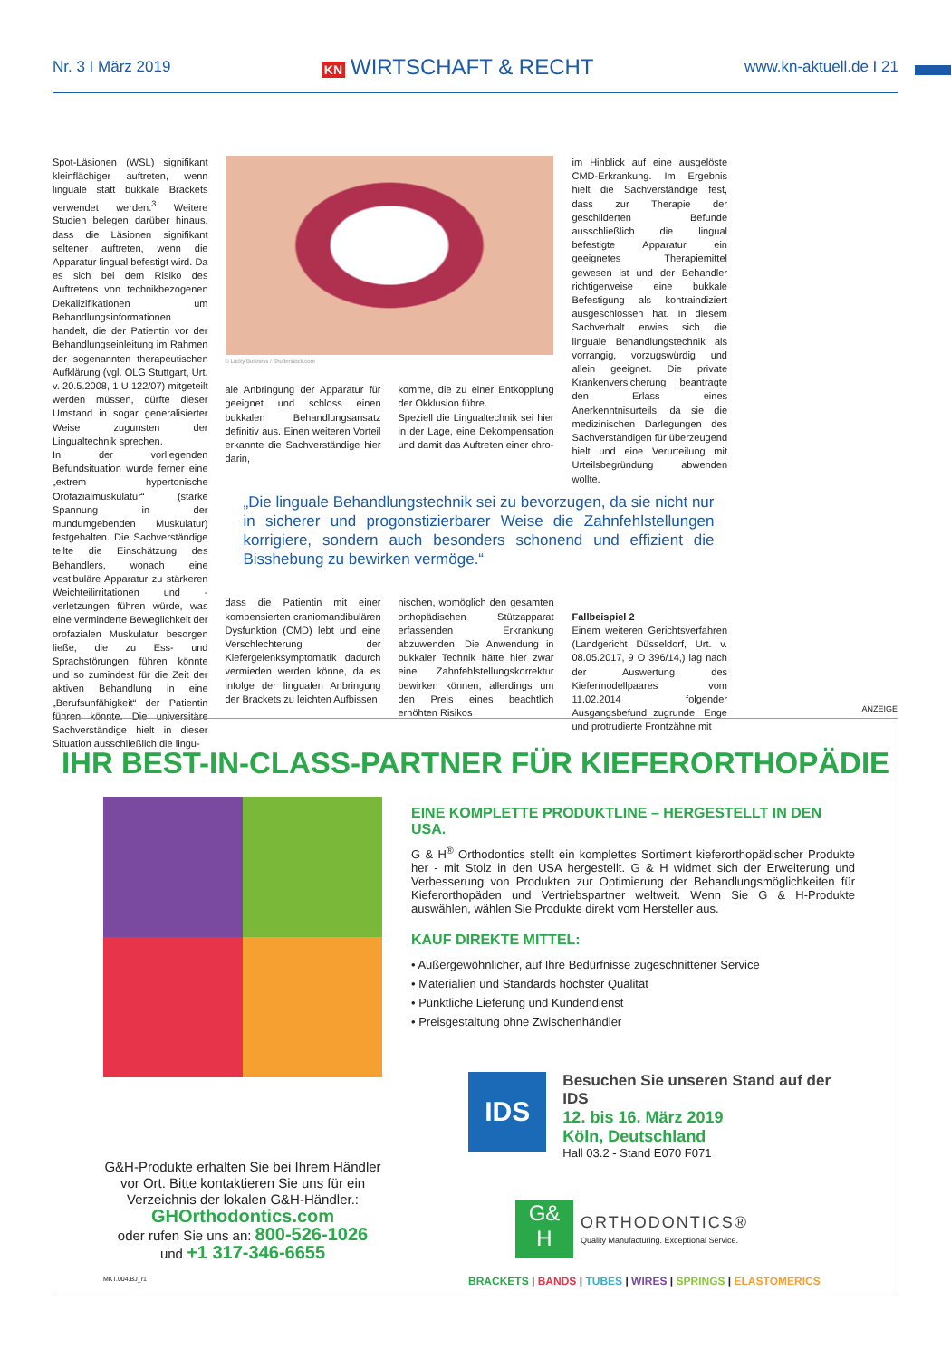Nr. 3 I März 2019 KN WIRTSCHAFT & RECHT www.kn-aktuell.de I 21
Spot-Läsionen (WSL) signifikant kleinflächiger auftreten, wenn linguale statt bukkale Brackets verwendet werden.<sup>3</sup> Weitere Studien belegen darüber hinaus, dass die Läsionen signifikant seltener auftreten, wenn die Apparatur lingual befestigt wird. Da es sich bei dem Risiko des Auftretens von technikbezogenen Dekalizifikationen um Behandlungsinformationen handelt, die der Patientin vor der Behandlungseinleitung im Rahmen der sogenannten therapeutischen Aufklärung (vgl. OLG Stuttgart, Urt. v. 20.5.2008, 1 U 122/07) mitgeteilt werden müssen, dürfte dieser Umstand in sogar generalisierter Weise zugunsten der Lingualtechnik sprechen.
In der vorliegenden Befundsituation wurde ferner eine „extrem hypertonische Orofazialmuskulatur“ (starke Spannung in der mundumgebenden Muskulatur) festgehalten. Die Sachverständige teilte die Einschätzung des Behandlers, wonach eine vestibuläre Apparatur zu stärkeren Weichteilirritationen und -verletzungen führen würde, was eine verminderte Beweglichkeit der orofazialen Muskulatur besorgen ließe, die zu Ess- und Sprachstörungen führen könnte und so zumindest für die Zeit der aktiven Behandlung in eine „Berufsunfähigkeit“ der Patientin führen könnte. Die universitäre Sachverständige hielt in dieser Situation ausschließlich die lingu-
© Lucky Business / Shutterstock.com
ale Anbringung der Apparatur für geeignet und schloss einen bukkalen Behandlungsansatz definitiv aus. Einen weiteren Vorteil erkannte die Sachverständige hier darin,
komme, die zu einer Entkopplung der Okklusion führe.
Speziell die Lingualtechnik sei hier in der Lage, eine Dekompensation und damit das Auftreten einer chro-
„Die linguale Behandlungstechnik sei zu bevorzugen, da sie nicht nur in sicherer und progonstizierbarer Weise die Zahnfehlstellungen korrigiere, sondern auch besonders schonend und effizient die Bisshebung zu bewirken vermöge.“
dass die Patientin mit einer kompensierten craniomandibulären Dysfunktion (CMD) lebt und eine Verschlechterung der Kiefergelenksymptomatik dadurch vermieden werden könne, da es infolge der lingualen Anbringung der Brackets zu leichten Aufbissen
nischen, womöglich den gesamten orthopädischen Stützapparat erfassenden Erkrankung abzuwenden. Die Anwendung in bukkaler Technik hätte hier zwar eine Zahnfehlstellungskorrektur bewirken können, allerdings um den Preis eines beachtlich erhöhten Risikos
im Hinblick auf eine ausgelöste CMD-Erkrankung. Im Ergebnis hielt die Sachverständige fest, dass zur Therapie der geschilderten Befunde ausschließlich die lingual befestigte Apparatur ein geeignetes Therapiemittel gewesen ist und der Behandler richtigerweise eine bukkale Befestigung als kontraindiziert ausgeschlossen hat. In diesem Sachverhalt erwies sich die linguale Behandlungstechnik als vorrangig, vorzugswürdig und allein geeignet. Die private Krankenversicherung beantragte den Erlass eines Anerkenntnisurteils, da sie die medizinischen Darlegungen des Sachverständigen für überzeugend hielt und eine Verurteilung mit Urteilsbegründung abwenden wollte.
Fallbeispiel 2
Einem weiteren Gerichtsverfahren (Landgericht Düsseldorf, Urt. v. 08.05.2017, 9 O 396/14,) lag nach der Auswertung des Kiefermodellpaares vom 11.02.2014 folgender Ausgangsbefund zugrunde: Enge und protrudierte Frontzähne mit
ANZEIGE
IHR BEST-IN-CLASS-PARTNER FÜR KIEFERORTHOPÄDIE
G&H-Produkte erhalten Sie bei Ihrem Händler vor Ort. Bitte kontaktieren Sie uns für ein Verzeichnis der lokalen G&H-Händler.:
GHOrthodontics.com
oder rufen Sie uns an: 800-526-1026
und +1 317-346-6655
MKT.004.BJ_r1
EINE KOMPLETTE PRODUKTLINE – HERGESTELLT IN DEN USA.
G & H<sup>®</sup> Orthodontics stellt ein komplettes Sortiment kieferorthopädischer Produkte her - mit Stolz in den USA hergestellt. G & H widmet sich der Erweiterung und Verbesserung von Produkten zur Optimierung der Behandlungsmöglichkeiten für Kieferorthopäden und Vertriebspartner weltweit. Wenn Sie G & H-Produkte auswählen, wählen Sie Produkte direkt vom Hersteller aus.
KAUF DIREKTE MITTEL:
• Außergewöhnlicher, auf Ihre Bedürfnisse zugeschnittener Service
• Materialien und Standards höchster Qualität
• Pünktliche Lieferung und Kundendienst
• Preisgestaltung ohne Zwischenhändler
IDS
Besuchen Sie unseren Stand auf der IDS
12. bis 16. März 2019
Köln, Deutschland
Hall 03.2 - Stand E070 F071
G&
H
ORTHODONTICS®
Quality Manufacturing. Exceptional Service.
BRACKETS | BANDS | TUBES | WIRES | SPRINGS | ELASTOMERICS